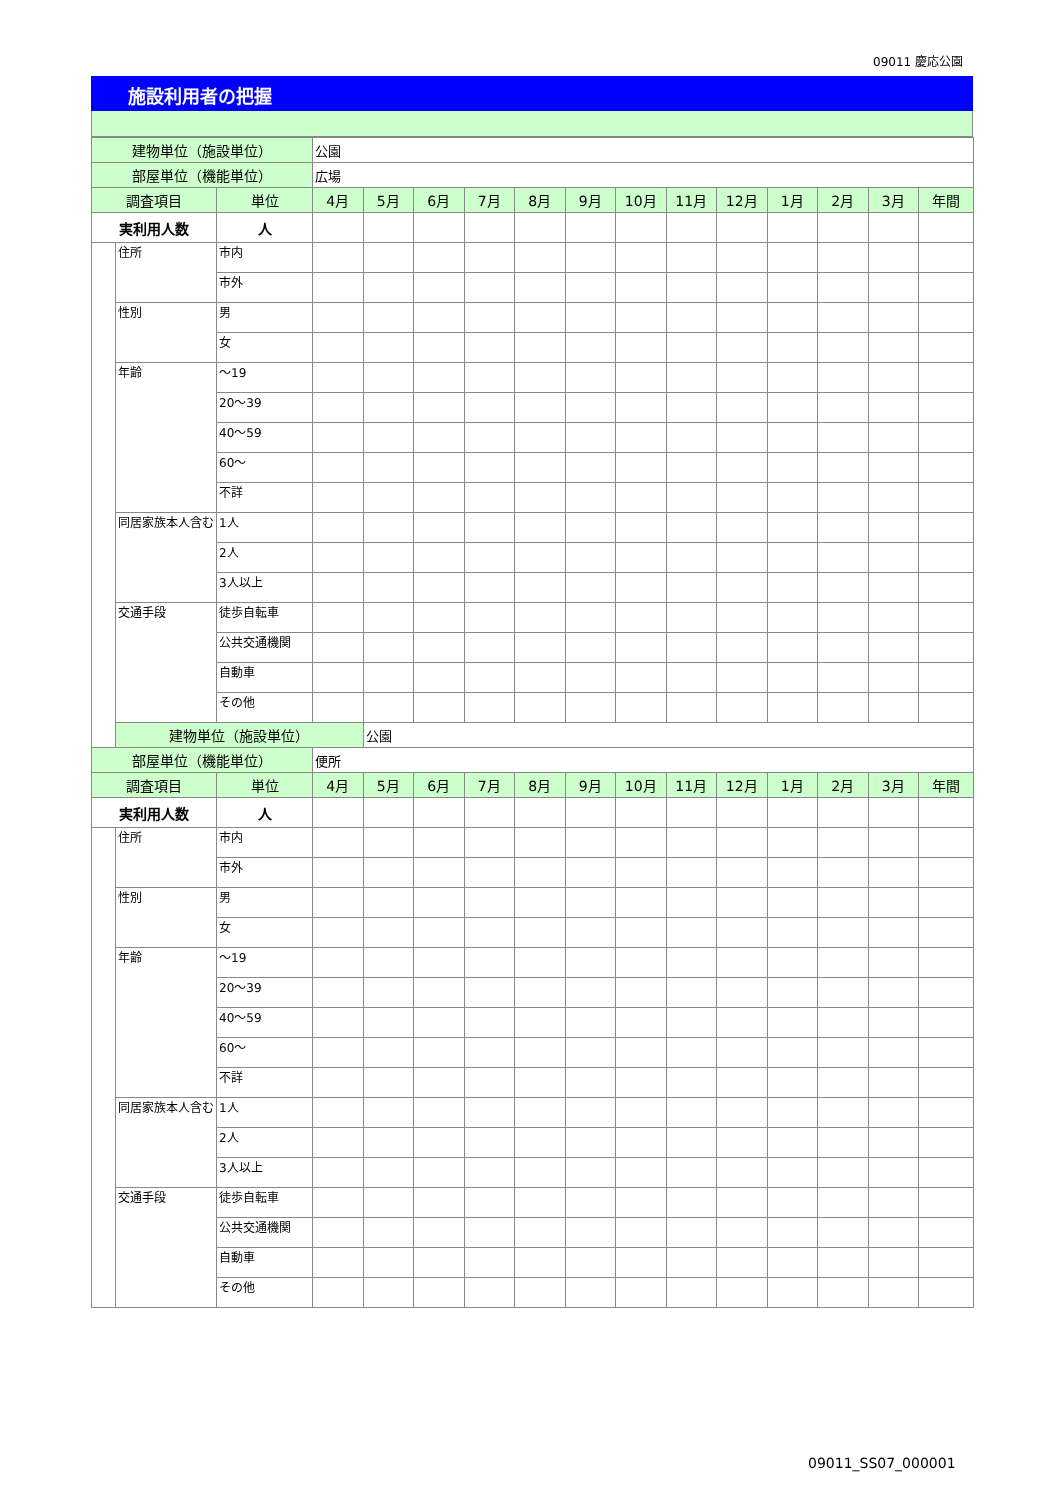09011 慶応公園
施設利用者の把握
| 建物単位（施設単位） | | | 公園 | | | | | | | | | | | | |
| 部屋単位（機能単位） | | | 広場 | | | | | | | | | | | | |
| 調査項目 | | 単位 | 4月 | 5月 | 6月 | 7月 | 8月 | 9月 | 10月 | 11月 | 12月 | 1月 | 2月 | 3月 | 年間 |
| 実利用人数 | | 人 | | | | | | | | | | | | | |
| | 住所 | 市内 | | | | | | | | | | | | | |
| | | 市外 | | | | | | | | | | | | | |
| | 性別 | 男 | | | | | | | | | | | | | |
| | | 女 | | | | | | | | | | | | | |
| | 年齢 | ～19 | | | | | | | | | | | | | |
| | | 20～39 | | | | | | | | | | | | | |
| | | 40～59 | | | | | | | | | | | | | |
| | | 60～ | | | | | | | | | | | | | |
| | | 不詳 | | | | | | | | | | | | | |
| | 同居家族本人含む | 1人 | | | | | | | | | | | | | |
| | | 2人 | | | | | | | | | | | | | |
| | | 3人以上 | | | | | | | | | | | | | |
| | 交通手段 | 徒歩自転車 | | | | | | | | | | | | | |
| | | 公共交通機関 | | | | | | | | | | | | | |
| | | 自動車 | | | | | | | | | | | | | |
| | | その他 | | | | | | | | | | | | | |
| | 建物単位（施設単位） | | | 公園 | | | | | | | | | | | |
| 部屋単位（機能単位） | | | 便所 | | | | | | | | | | | | |
| 調査項目 | | 単位 | 4月 | 5月 | 6月 | 7月 | 8月 | 9月 | 10月 | 11月 | 12月 | 1月 | 2月 | 3月 | 年間 |
| 実利用人数 | | 人 | | | | | | | | | | | | | |
| | 住所 | 市内 | | | | | | | | | | | | | |
| | | 市外 | | | | | | | | | | | | | |
| | 性別 | 男 | | | | | | | | | | | | | |
| | | 女 | | | | | | | | | | | | | |
| | 年齢 | ～19 | | | | | | | | | | | | | |
| | | 20～39 | | | | | | | | | | | | | |
| | | 40～59 | | | | | | | | | | | | | |
| | | 60～ | | | | | | | | | | | | | |
| | | 不詳 | | | | | | | | | | | | | |
| | 同居家族本人含む | 1人 | | | | | | | | | | | | | |
| | | 2人 | | | | | | | | | | | | | |
| | | 3人以上 | | | | | | | | | | | | | |
| | 交通手段 | 徒歩自転車 | | | | | | | | | | | | | |
| | | 公共交通機関 | | | | | | | | | | | | | |
| | | 自動車 | | | | | | | | | | | | | |
| | | その他 | | | | | | | | | | | | | |
09011_SS07_000001